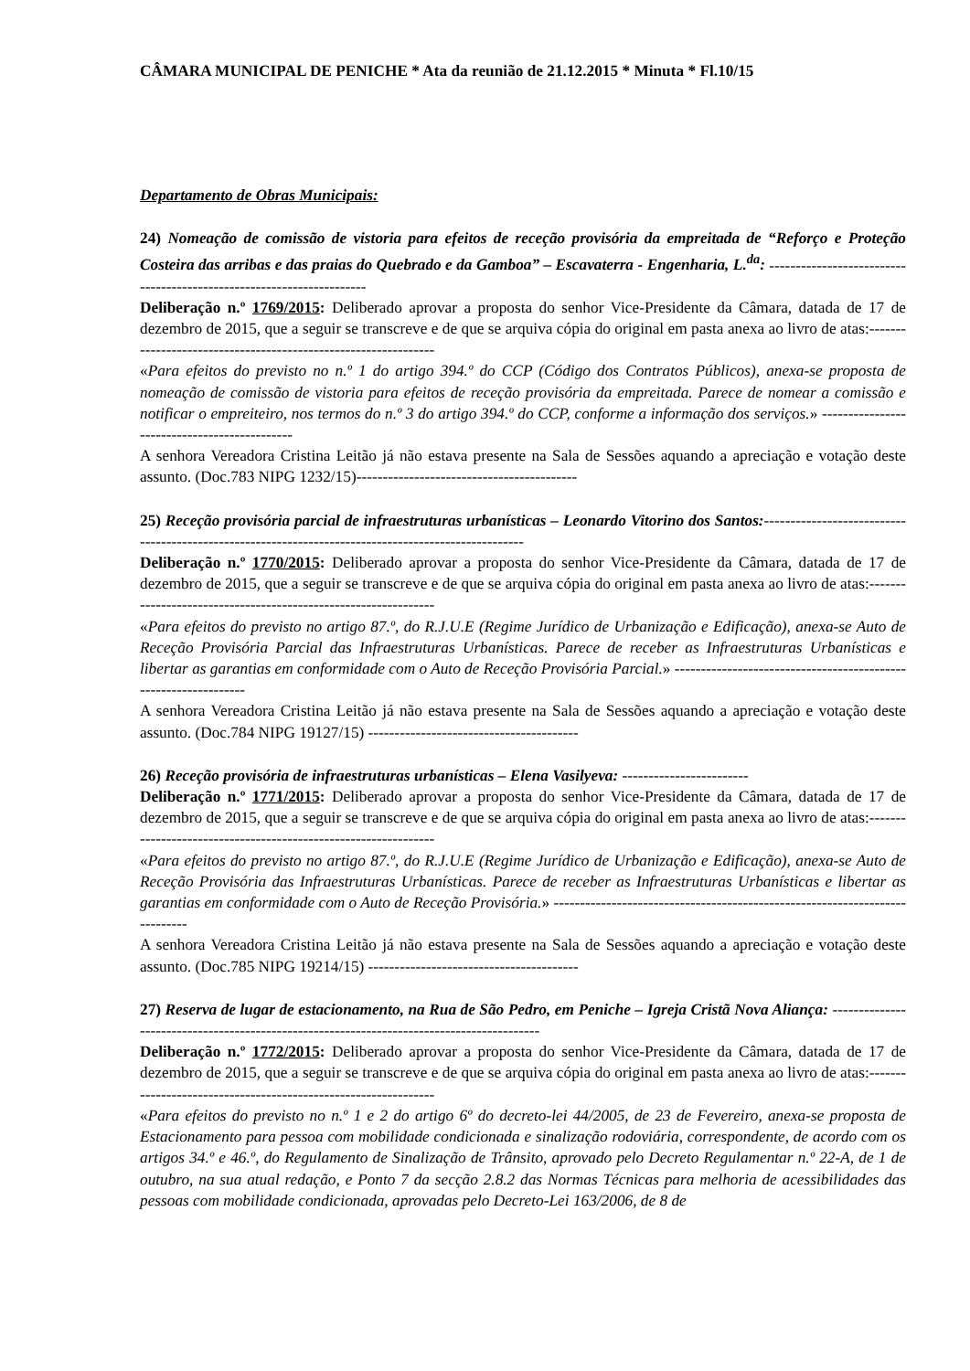CÂMARA MUNICIPAL DE PENICHE * Ata da reunião de 21.12.2015 * Minuta * Fl.10/15
Departamento de Obras Municipais:
24) Nomeação de comissão de vistoria para efeitos de receção provisória da empreitada de “Reforço e Proteção Costeira das arribas e das praias do Quebrado e da Gamboa” – Escavaterra - Engenharia, L.<sup>da</sup>: ---------------------------------------------------------------------
Deliberação n.º 1769/2015: Deliberado aprovar a proposta do senhor Vice-Presidente da Câmara, datada de 17 de dezembro de 2015, que a seguir se transcreve e de que se arquiva cópia do original em pasta anexa ao livro de atas:---------------------------------------------------------------
«Para efeitos do previsto no n.º 1 do artigo 394.º do CCP (Código dos Contratos Públicos), anexa-se proposta de nomeação de comissão de vistoria para efeitos de receção provisória da empreitada. Parece de nomear a comissão e notificar o empreiteiro, nos termos do n.º 3 do artigo 394.º do CCP, conforme a informação dos serviços.» ---------------------------------------------
A senhora Vereadora Cristina Leitão já não estava presente na Sala de Sessões aquando a apreciação e votação deste assunto. (Doc.783 NIPG 1232/15)------------------------------------------
25) Receção provisória parcial de infraestruturas urbanísticas – Leonardo Vitorino dos Santos:----------------------------------------------------------------------------------------------------
Deliberação n.º 1770/2015: Deliberado aprovar a proposta do senhor Vice-Presidente da Câmara, datada de 17 de dezembro de 2015, que a seguir se transcreve e de que se arquiva cópia do original em pasta anexa ao livro de atas:---------------------------------------------------------------
«Para efeitos do previsto no artigo 87.º, do R.J.U.E (Regime Jurídico de Urbanização e Edificação), anexa-se Auto de Receção Provisória Parcial das Infraestruturas Urbanísticas. Parece de receber as Infraestruturas Urbanísticas e libertar as garantias em conformidade com o Auto de Receção Provisória Parcial.» ----------------------------------------------------------------
A senhora Vereadora Cristina Leitão já não estava presente na Sala de Sessões aquando a apreciação e votação deste assunto. (Doc.784 NIPG 19127/15) ----------------------------------------
26) Receção provisória de infraestruturas urbanísticas – Elena Vasilyeva: ------------------------
Deliberação n.º 1771/2015: Deliberado aprovar a proposta do senhor Vice-Presidente da Câmara, datada de 17 de dezembro de 2015, que a seguir se transcreve e de que se arquiva cópia do original em pasta anexa ao livro de atas:---------------------------------------------------------------
«Para efeitos do previsto no artigo 87.º, do R.J.U.E (Regime Jurídico de Urbanização e Edificação), anexa-se Auto de Receção Provisória das Infraestruturas Urbanísticas. Parece de receber as Infraestruturas Urbanísticas e libertar as garantias em conformidade com o Auto de Receção Provisória.» ----------------------------------------------------------------------------
A senhora Vereadora Cristina Leitão já não estava presente na Sala de Sessões aquando a apreciação e votação deste assunto. (Doc.785 NIPG 19214/15) ----------------------------------------
27) Reserva de lugar de estacionamento, na Rua de São Pedro, em Peniche – Igreja Cristã Nova Aliança: ------------------------------------------------------------------------------------------
Deliberação n.º 1772/2015: Deliberado aprovar a proposta do senhor Vice-Presidente da Câmara, datada de 17 de dezembro de 2015, que a seguir se transcreve e de que se arquiva cópia do original em pasta anexa ao livro de atas:---------------------------------------------------------------
«Para efeitos do previsto no n.º 1 e 2 do artigo 6º do decreto-lei 44/2005, de 23 de Fevereiro, anexa-se proposta de Estacionamento para pessoa com mobilidade condicionada e sinalização rodoviária, correspondente, de acordo com os artigos 34.º e 46.º, do Regulamento de Sinalização de Trânsito, aprovado pelo Decreto Regulamentar n.º 22-A, de 1 de outubro, na sua atual redação, e Ponto 7 da secção 2.8.2 das Normas Técnicas para melhoria de acessibilidades das pessoas com mobilidade condicionada, aprovadas pelo Decreto-Lei 163/2006, de 8 de